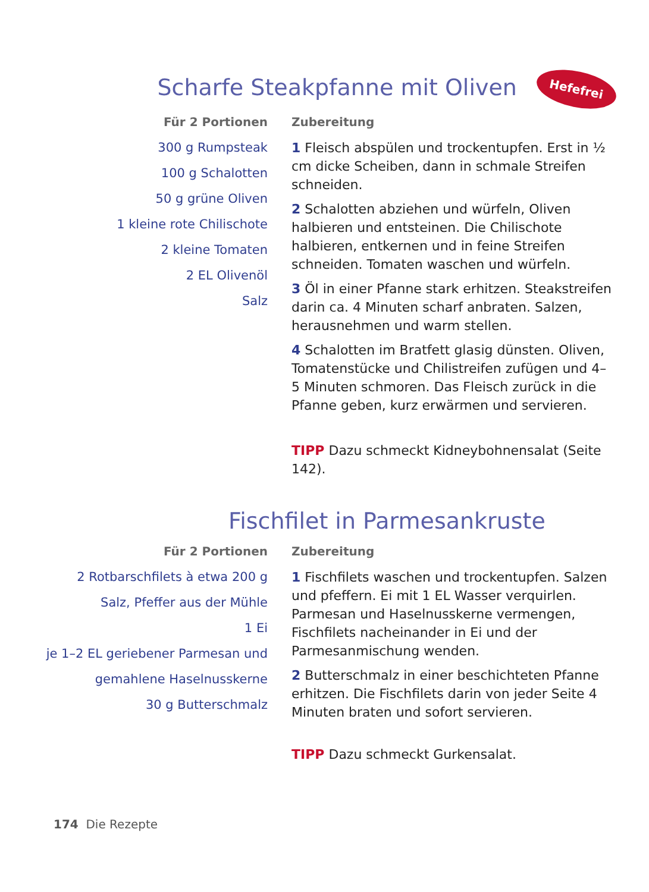Scharfe Steakpfanne mit Oliven Hefefrei
Für 2 Portionen
300 g Rumpsteak
100 g Schalotten
50 g grüne Oliven
1 kleine rote Chilischote
2 kleine Tomaten
2 EL Olivenöl
Salz
Zubereitung
1 Fleisch abspülen und trockentupfen. Erst in ½ cm dicke Scheiben, dann in schmale Streifen schneiden.
2 Schalotten abziehen und würfeln, Oliven halbieren und entsteinen. Die Chilischote halbieren, entkernen und in feine Streifen schneiden. Tomaten waschen und würfeln.
3 Öl in einer Pfanne stark erhitzen. Steakstreifen darin ca. 4 Minuten scharf anbraten. Salzen, herausnehmen und warm stellen.
4 Schalotten im Bratfett glasig dünsten. Oliven, Tomatenstücke und Chilistreifen zufügen und 4–5 Minuten schmoren. Das Fleisch zurück in die Pfanne geben, kurz erwärmen und servieren.
TIPP Dazu schmeckt Kidneybohnensalat (Seite 142).
Fischfilet in Parmesankruste
Für 2 Portionen
2 Rotbarschfilets à etwa 200 g
Salz, Pfeffer aus der Mühle
1 Ei
je 1–2 EL geriebener Parmesan und
gemahlene Haselnusskerne
30 g Butterschmalz
Zubereitung
1 Fischfilets waschen und trockentupfen. Salzen und pfeffern. Ei mit 1 EL Wasser verquirlen. Parmesan und Haselnusskerne vermengen, Fischfilets nacheinander in Ei und der Parmesanmischung wenden.
2 Butterschmalz in einer beschichteten Pfanne erhitzen. Die Fischfilets darin von jeder Seite 4 Minuten braten und sofort servieren.
TIPP Dazu schmeckt Gurkensalat.
174 Die Rezepte